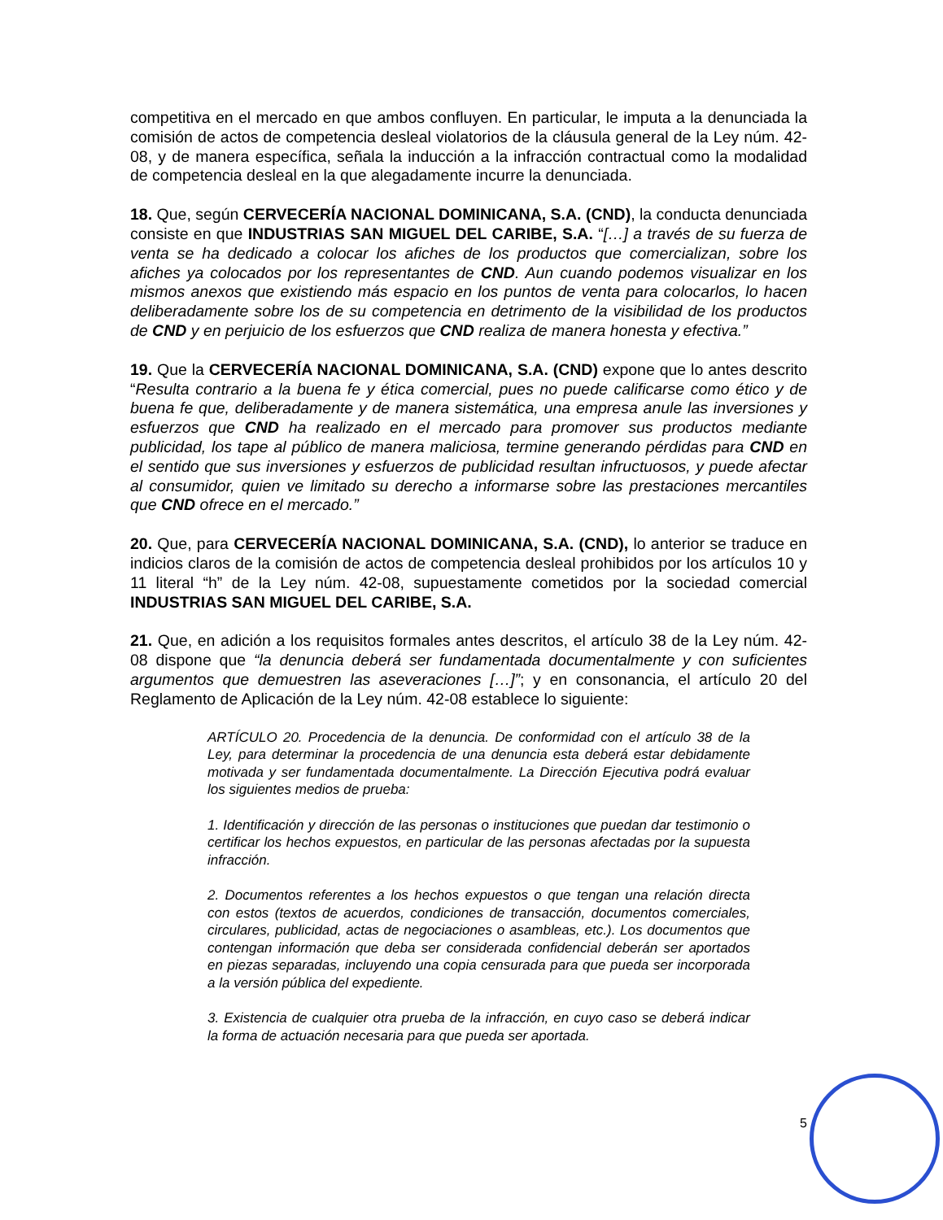competitiva en el mercado en que ambos confluyen. En particular, le imputa a la denunciada la comisión de actos de competencia desleal violatorios de la cláusula general de la Ley núm. 42-08, y de manera específica, señala la inducción a la infracción contractual como la modalidad de competencia desleal en la que alegadamente incurre la denunciada.
18. Que, según CERVECERÍA NACIONAL DOMINICANA, S.A. (CND), la conducta denunciada consiste en que INDUSTRIAS SAN MIGUEL DEL CARIBE, S.A. “[…] a través de su fuerza de venta se ha dedicado a colocar los afiches de los productos que comercializan, sobre los afiches ya colocados por los representantes de CND. Aun cuando podemos visualizar en los mismos anexos que existiendo más espacio en los puntos de venta para colocarlos, lo hacen deliberadamente sobre los de su competencia en detrimento de la visibilidad de los productos de CND y en perjuicio de los esfuerzos que CND realiza de manera honesta y efectiva.”
19. Que la CERVECERÍA NACIONAL DOMINICANA, S.A. (CND) expone que lo antes descrito “Resulta contrario a la buena fe y ética comercial, pues no puede calificarse como ético y de buena fe que, deliberadamente y de manera sistemática, una empresa anule las inversiones y esfuerzos que CND ha realizado en el mercado para promover sus productos mediante publicidad, los tape al público de manera maliciosa, termine generando pérdidas para CND en el sentido que sus inversiones y esfuerzos de publicidad resultan infructuosos, y puede afectar al consumidor, quien ve limitado su derecho a informarse sobre las prestaciones mercantiles que CND ofrece en el mercado.”
20. Que, para CERVECERÍA NACIONAL DOMINICANA, S.A. (CND), lo anterior se traduce en indicios claros de la comisión de actos de competencia desleal prohibidos por los artículos 10 y 11 literal “h” de la Ley núm. 42-08, supuestamente cometidos por la sociedad comercial INDUSTRIAS SAN MIGUEL DEL CARIBE, S.A.
21. Que, en adición a los requisitos formales antes descritos, el artículo 38 de la Ley núm. 42-08 dispone que “la denuncia deberá ser fundamentada documentalmente y con suficientes argumentos que demuestren las aseveraciones […]”; y en consonancia, el artículo 20 del Reglamento de Aplicación de la Ley núm. 42-08 establece lo siguiente:
ARTÍCULO 20. Procedencia de la denuncia. De conformidad con el artículo 38 de la Ley, para determinar la procedencia de una denuncia esta deberá estar debidamente motivada y ser fundamentada documentalmente. La Dirección Ejecutiva podrá evaluar los siguientes medios de prueba:
1. Identificación y dirección de las personas o instituciones que puedan dar testimonio o certificar los hechos expuestos, en particular de las personas afectadas por la supuesta infracción.
2. Documentos referentes a los hechos expuestos o que tengan una relación directa con estos (textos de acuerdos, condiciones de transacción, documentos comerciales, circulares, publicidad, actas de negociaciones o asambleas, etc.). Los documentos que contengan información que deba ser considerada confidencial deberán ser aportados en piezas separadas, incluyendo una copia censurada para que pueda ser incorporada a la versión pública del expediente.
3. Existencia de cualquier otra prueba de la infracción, en cuyo caso se deberá indicar la forma de actuación necesaria para que pueda ser aportada.
5